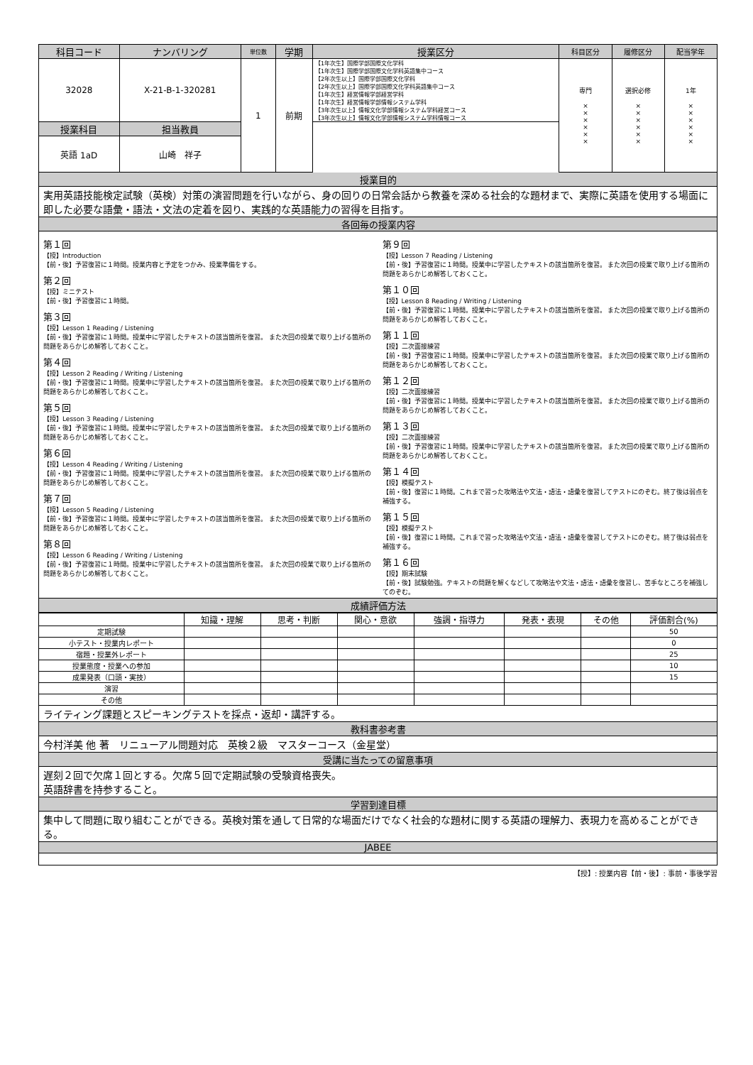| 科目コード | ナンバリング | 単位数 | 学期 | 授業区分 | 科目区分 | 履修区分 | 配当学年 |
| --- | --- | --- | --- | --- | --- | --- | --- |
| 32028 | X-21-B-1-320281 | 1 | 前期 | 【1年次生】国際学部国際文化学科 【1年次生】国際学部国際文化学科英語集中コース 【2年次生以上】国際学部国際文化学科 【2年次生以上】国際学部国際文化学科英語集中コース 【1年次生】経営情報学部経営学科 【1年次生】経営情報学部情報システム学科 【3年次生以上】情報文化学部情報システム学科経営コース 【3年次生以上】情報文化学部情報システム学科情報コース | 専門 × × × × × × | 選択必修 × × × × × × | 1年 × × × × × × |
| 授業科目 | 担当教員 | | | | | | |
| 英語 1aD | 山崎 祥子 | | | | | | |
授業目的
実用英語技能検定試験（英検）対策の演習問題を行いながら、身の回りの日常会話から教養を深める社会的な題材まで、実際に英語を使用する場面に即した必要な語彙・語法・文法の定着を図り、実践的な英語能力の習得を目指す。
各回毎の授業内容
第１回
【授】Introduction
【前・後】予習復習に１時間。授業内容と予定をつかみ、授業準備をする。
第２回
【授】ミニテスト
【前・後】予習復習に１時間。
第３回
【授】Lesson 1 Reading / Listening
【前・後】予習復習に１時間。授業中に学習したテキストの該当箇所を復習。 また次回の授業で取り上げる箇所の問題をあらかじめ解答しておくこと。
第４回
【授】Lesson 2 Reading / Writing / Listening
【前・後】予習復習に１時間。授業中に学習したテキストの該当箇所を復習。 また次回の授業で取り上げる箇所の問題をあらかじめ解答しておくこと。
第５回
【授】Lesson 3 Reading / Listening
【前・後】予習復習に１時間。授業中に学習したテキストの該当箇所を復習。 また次回の授業で取り上げる箇所の問題をあらかじめ解答しておくこと。
第６回
【授】Lesson 4 Reading / Writing / Listening
【前・後】予習復習に１時間。授業中に学習したテキストの該当箇所を復習。 また次回の授業で取り上げる箇所の問題をあらかじめ解答しておくこと。
第７回
【授】Lesson 5 Reading / Listening
【前・後】予習復習に１時間。授業中に学習したテキストの該当箇所を復習。 また次回の授業で取り上げる箇所の問題をあらかじめ解答しておくこと。
第８回
【授】Lesson 6 Reading / Writing / Listening
【前・後】予習復習に１時間。授業中に学習したテキストの該当箇所を復習。 また次回の授業で取り上げる箇所の問題をあらかじめ解答しておくこと。
第９回
【授】Lesson 7 Reading / Listening
【前・後】予習復習に１時間。授業中に学習したテキストの該当箇所を復習。 また次回の授業で取り上げる箇所の問題をあらかじめ解答しておくこと。
第１０回
【授】Lesson 8 Reading / Writing / Listening
【前・後】予習復習に１時間。授業中に学習したテキストの該当箇所を復習。 また次回の授業で取り上げる箇所の問題をあらかじめ解答しておくこと。
第１１回
【授】二次面接練習
【前・後】予習復習に１時間。授業中に学習したテキストの該当箇所を復習。 また次回の授業で取り上げる箇所の問題をあらかじめ解答しておくこと。
第１２回
【授】二次面接練習
【前・後】予習復習に１時間。授業中に学習したテキストの該当箇所を復習。 また次回の授業で取り上げる箇所の問題をあらかじめ解答しておくこと。
第１３回
【授】二次面接練習
【前・後】予習復習に１時間。授業中に学習したテキストの該当箇所を復習。 また次回の授業で取り上げる箇所の問題をあらかじめ解答しておくこと。
第１４回
【授】模擬テスト
【前・後】復習に１時間。これまで習った攻略法や文法・語法・語彙を復習してテストにのぞむ。終了後は弱点を補強する。
第１５回
【授】模擬テスト
【前・後】復習に１時間。これまで習った攻略法や文法・語法・語彙を復習してテストにのぞむ。終了後は弱点を補強する。
第１６回
【授】期末試験
【前・後】試験勉強。テキストの問題を解くなどして攻略法や文法・語法・語彙を復習し、苦手なところを補強してのぞむ。
成績評価方法
| | 知識・理解 | 思考・判断 | 関心・意欲 | 強調・指導力 | 発表・表現 | その他 | 評価割合(%) |
| --- | --- | --- | --- | --- | --- | --- | --- |
| 定期試験 | | | | | | | 50 |
| 小テスト・授業内レポート | | | | | | | 0 |
| 宿題・授業外レポート | | | | | | | 25 |
| 授業態度・授業への参加 | | | | | | | 10 |
| 成果発表（口頭・実技） | | | | | | | 15 |
| 演習 | | | | | | | |
| その他 | | | | | | | |
ライティング課題とスピーキングテストを採点・返却・講評する。
教科書参考書
今村洋美 他 著　リニューアル問題対応　英検２級　マスターコース（金星堂）
受講に当たっての留意事項
遅刻２回で欠席１回とする。欠席５回で定期試験の受験資格喪失。
英語辞書を持参すること。
学習到達目標
集中して問題に取り組むことができる。英検対策を通して日常的な場面だけでなく社会的な題材に関する英語の理解力、表現力を高めることができる。
JABEE
【授】: 授業内容【前・後】: 事前・事後学習